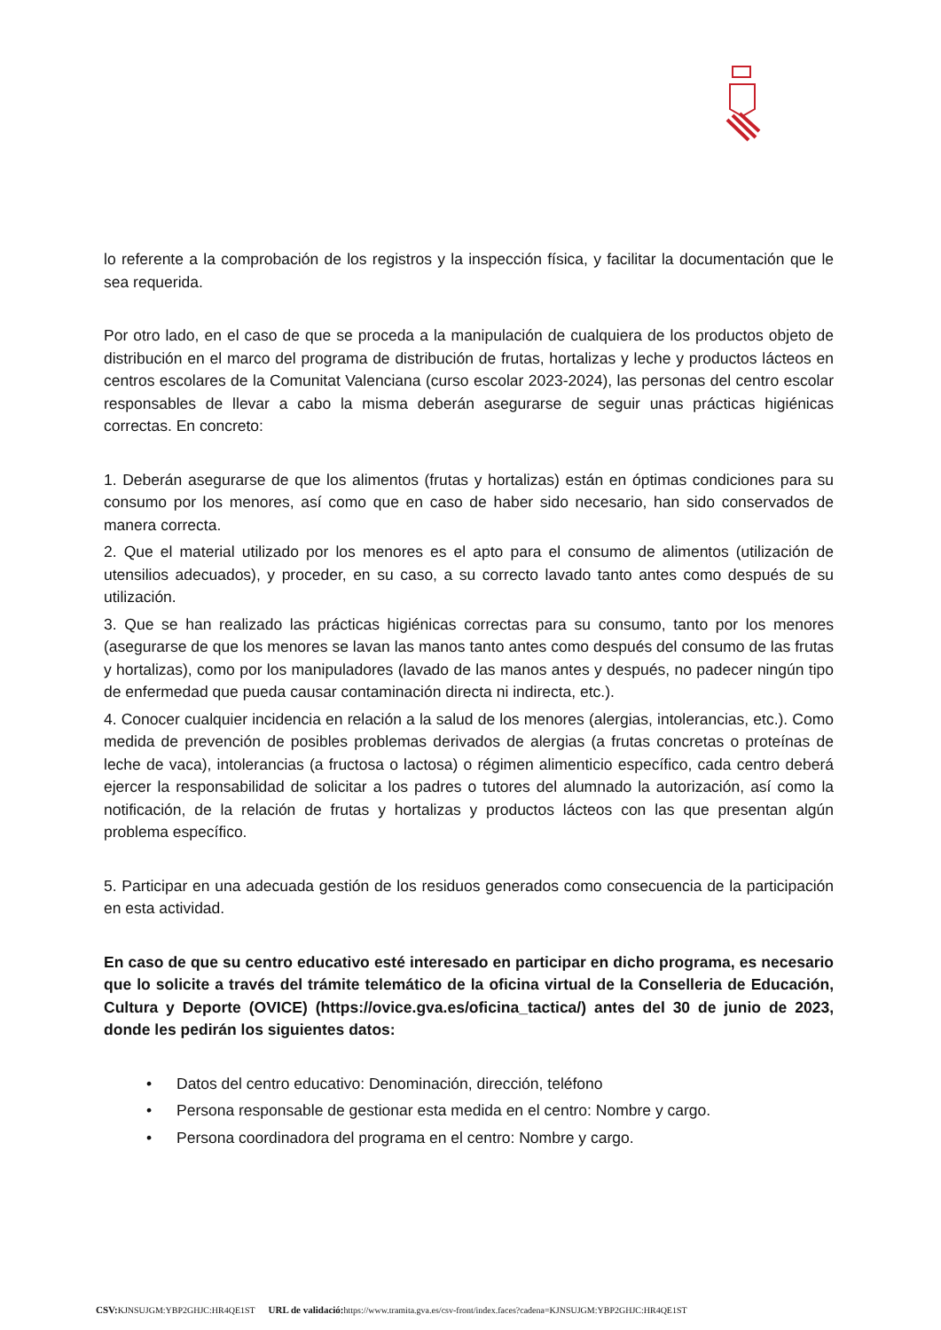lo referente a la comprobación de los registros y la inspección física, y facilitar la documentación que le sea requerida.
Por otro lado, en el caso de que se proceda a la manipulación de cualquiera de los productos objeto de distribución en el marco del programa de distribución de frutas, hortalizas y leche y productos lácteos en centros escolares de la Comunitat Valenciana (curso escolar 2023-2024), las personas del centro escolar responsables de llevar a cabo la misma deberán asegurarse de seguir unas prácticas higiénicas correctas. En concreto:
1. Deberán asegurarse de que los alimentos (frutas y hortalizas) están en óptimas condiciones para su consumo por los menores, así como que en caso de haber sido necesario, han sido conservados de manera correcta.
2. Que el material utilizado por los menores es el apto para el consumo de alimentos (utilización de utensilios adecuados), y proceder, en su caso, a su correcto lavado tanto antes como después de su utilización.
3. Que se han realizado las prácticas higiénicas correctas para su consumo, tanto por los menores (asegurarse de que los menores se lavan las manos tanto antes como después del consumo de las frutas y hortalizas), como por los manipuladores (lavado de las manos antes y después, no padecer ningún tipo de enfermedad que pueda causar contaminación directa ni indirecta, etc.).
4. Conocer cualquier incidencia en relación a la salud de los menores (alergias, intolerancias, etc.). Como medida de prevención de posibles problemas derivados de alergias (a frutas concretas o proteínas de leche de vaca), intolerancias (a fructosa o lactosa) o régimen alimenticio específico, cada centro deberá ejercer la responsabilidad de solicitar a los padres o tutores del alumnado la autorización, así como la notificación, de la relación de frutas y hortalizas y productos lácteos con las que presentan algún problema específico.
5. Participar en una adecuada gestión de los residuos generados como consecuencia de la participación en esta actividad.
En caso de que su centro educativo esté interesado en participar en dicho programa, es necesario que lo solicite a través del trámite telemático de la oficina virtual de la Conselleria de Educación, Cultura y Deporte (OVICE) (https://ovice.gva.es/oficina_tactica/) antes del 30 de junio de 2023, donde les pedirán los siguientes datos:
• Datos del centro educativo: Denominación, dirección, teléfono
• Persona responsable de gestionar esta medida en el centro: Nombre y cargo.
• Persona coordinadora del programa en el centro: Nombre y cargo.
CSV: KJNSUJGM:YBP2GHJC:HR4QE1ST URL de validació: https://www.tramita.gva.es/csv-front/index.faces?cadena=KJNSUJGM:YBP2GHJC:HR4QE1ST